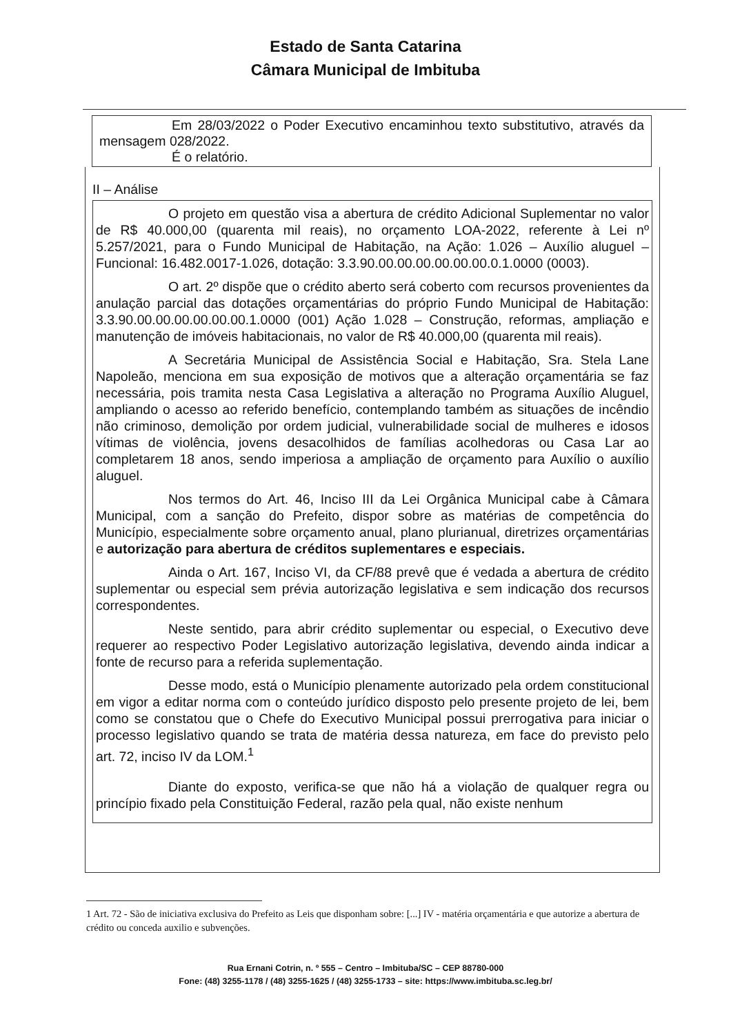Estado de Santa Catarina
Câmara Municipal de Imbituba
Em 28/03/2022 o Poder Executivo encaminhou texto substitutivo, através da mensagem 028/2022.
É o relatório.
II – Análise
O projeto em questão visa a abertura de crédito Adicional Suplementar no valor de R$ 40.000,00 (quarenta mil reais), no orçamento LOA-2022, referente à Lei nº 5.257/2021, para o Fundo Municipal de Habitação, na Ação: 1.026 – Auxílio aluguel – Funcional: 16.482.0017-1.026, dotação: 3.3.90.00.00.00.00.00.00.0.1.0000 (0003).
O art. 2º dispõe que o crédito aberto será coberto com recursos provenientes da anulação parcial das dotações orçamentárias do próprio Fundo Municipal de Habitação: 3.3.90.00.00.00.00.00.00.1.0000 (001) Ação 1.028 – Construção, reformas, ampliação e manutenção de imóveis habitacionais, no valor de R$ 40.000,00 (quarenta mil reais).
A Secretária Municipal de Assistência Social e Habitação, Sra. Stela Lane Napoleão, menciona em sua exposição de motivos que a alteração orçamentária se faz necessária, pois tramita nesta Casa Legislativa a alteração no Programa Auxílio Aluguel, ampliando o acesso ao referido benefício, contemplando também as situações de incêndio não criminoso, demolição por ordem judicial, vulnerabilidade social de mulheres e idosos vítimas de violência, jovens desacolhidos de famílias acolhedoras ou Casa Lar ao completarem 18 anos, sendo imperiosa a ampliação de orçamento para Auxílio o auxílio aluguel.
Nos termos do Art. 46, Inciso III da Lei Orgânica Municipal cabe à Câmara Municipal, com a sanção do Prefeito, dispor sobre as matérias de competência do Município, especialmente sobre orçamento anual, plano plurianual, diretrizes orçamentárias e autorização para abertura de créditos suplementares e especiais.
Ainda o Art. 167, Inciso VI, da CF/88 prevê que é vedada a abertura de crédito suplementar ou especial sem prévia autorização legislativa e sem indicação dos recursos correspondentes.
Neste sentido, para abrir crédito suplementar ou especial, o Executivo deve requerer ao respectivo Poder Legislativo autorização legislativa, devendo ainda indicar a fonte de recurso para a referida suplementação.
Desse modo, está o Município plenamente autorizado pela ordem constitucional em vigor a editar norma com o conteúdo jurídico disposto pelo presente projeto de lei, bem como se constatou que o Chefe do Executivo Municipal possui prerrogativa para iniciar o processo legislativo quando se trata de matéria dessa natureza, em face do previsto pelo art. 72, inciso IV da LOM.<sup>1</sup>
Diante do exposto, verifica-se que não há a violação de qualquer regra ou princípio fixado pela Constituição Federal, razão pela qual, não existe nenhum
1 Art. 72 - São de iniciativa exclusiva do Prefeito as Leis que disponham sobre: [...] IV - matéria orçamentária e que autorize a abertura de crédito ou conceda auxilio e subvenções.
Rua Ernani Cotrin, n. º 555 – Centro – Imbituba/SC – CEP 88780-000
Fone: (48) 3255-1178 / (48) 3255-1625 / (48) 3255-1733 – site: https://www.imbituba.sc.leg.br/